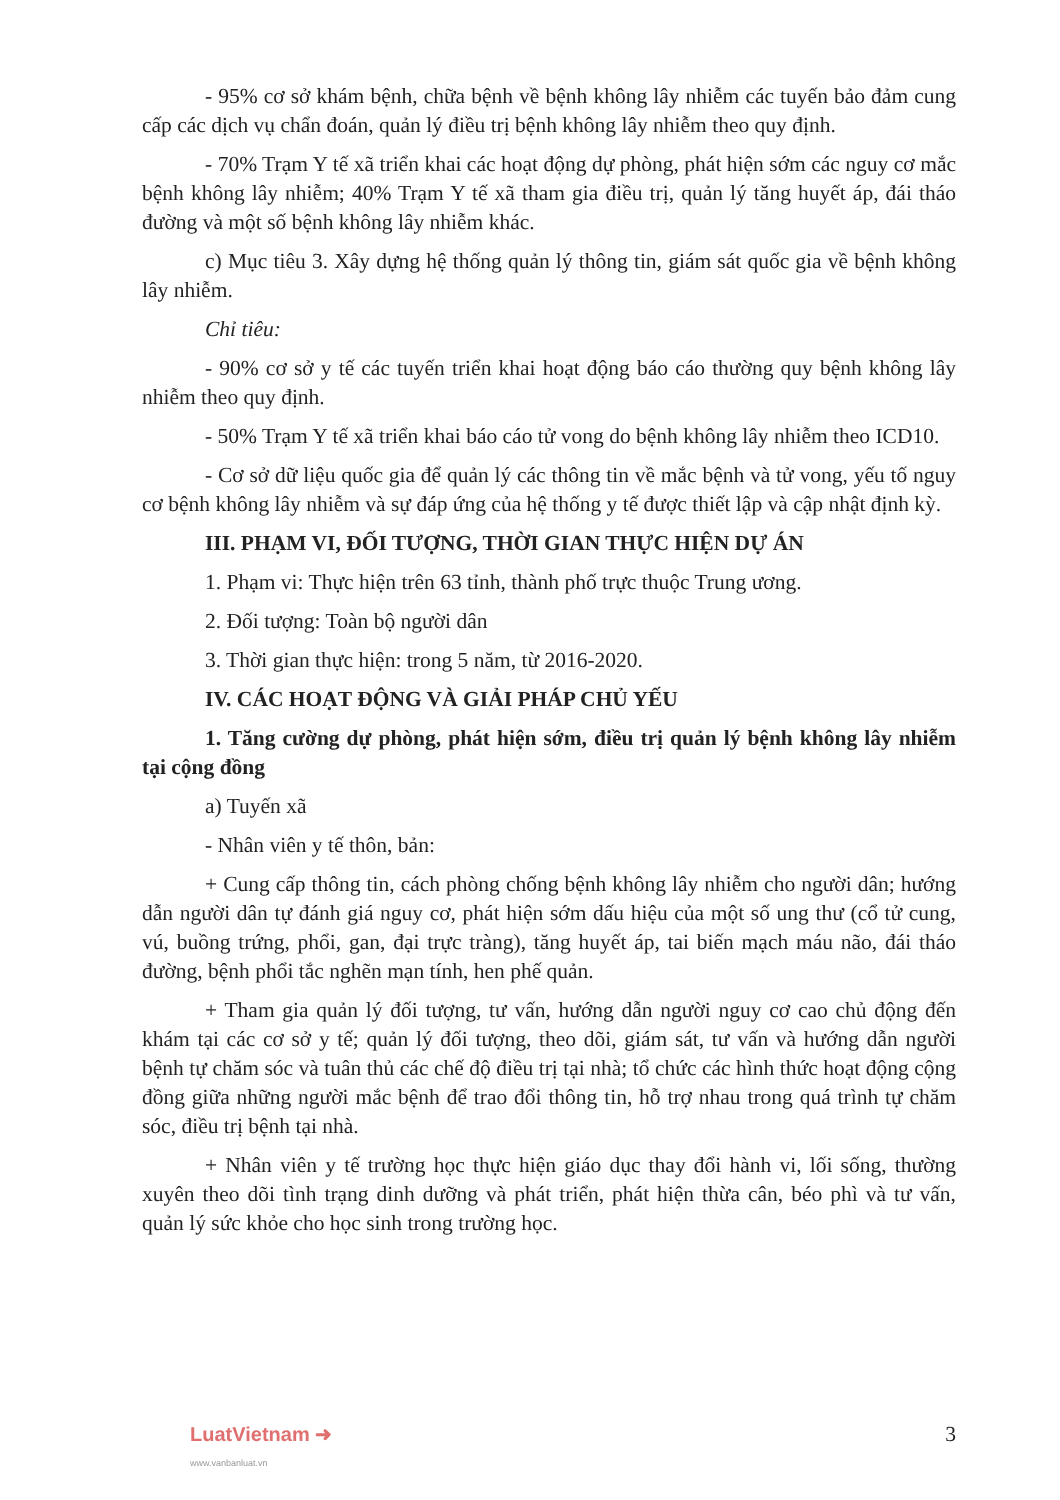- 95% cơ sở khám bệnh, chữa bệnh về bệnh không lây nhiễm các tuyến bảo đảm cung cấp các dịch vụ chẩn đoán, quản lý điều trị bệnh không lây nhiễm theo quy định.
- 70% Trạm Y tế xã triển khai các hoạt động dự phòng, phát hiện sớm các nguy cơ mắc bệnh không lây nhiễm; 40% Trạm Y tế xã tham gia điều trị, quản lý tăng huyết áp, đái tháo đường và một số bệnh không lây nhiễm khác.
c) Mục tiêu 3. Xây dựng hệ thống quản lý thông tin, giám sát quốc gia về bệnh không lây nhiễm.
Chỉ tiêu:
- 90% cơ sở y tế các tuyến triển khai hoạt động báo cáo thường quy bệnh không lây nhiễm theo quy định.
- 50% Trạm Y tế xã triển khai báo cáo tử vong do bệnh không lây nhiễm theo ICD10.
- Cơ sở dữ liệu quốc gia để quản lý các thông tin về mắc bệnh và tử vong, yếu tố nguy cơ bệnh không lây nhiễm và sự đáp ứng của hệ thống y tế được thiết lập và cập nhật định kỳ.
III. PHẠM VI, ĐỐI TƯỢNG, THỜI GIAN THỰC HIỆN DỰ ÁN
1. Phạm vi: Thực hiện trên 63 tỉnh, thành phố trực thuộc Trung ương.
2. Đối tượng: Toàn bộ người dân
3. Thời gian thực hiện: trong 5 năm, từ 2016-2020.
IV. CÁC HOẠT ĐỘNG VÀ GIẢI PHÁP CHỦ YẾU
1. Tăng cường dự phòng, phát hiện sớm, điều trị quản lý bệnh không lây nhiễm tại cộng đồng
a) Tuyến xã
- Nhân viên y tế thôn, bản:
+ Cung cấp thông tin, cách phòng chống bệnh không lây nhiễm cho người dân; hướng dẫn người dân tự đánh giá nguy cơ, phát hiện sớm dấu hiệu của một số ung thư (cổ tử cung, vú, buồng trứng, phổi, gan, đại trực tràng), tăng huyết áp, tai biến mạch máu não, đái tháo đường, bệnh phổi tắc nghẽn mạn tính, hen phế quản.
+ Tham gia quản lý đối tượng, tư vấn, hướng dẫn người nguy cơ cao chủ động đến khám tại các cơ sở y tế; quản lý đối tượng, theo dõi, giám sát, tư vấn và hướng dẫn người bệnh tự chăm sóc và tuân thủ các chế độ điều trị tại nhà; tổ chức các hình thức hoạt động cộng đồng giữa những người mắc bệnh để trao đổi thông tin, hỗ trợ nhau trong quá trình tự chăm sóc, điều trị bệnh tại nhà.
+ Nhân viên y tế trường học thực hiện giáo dục thay đổi hành vi, lối sống, thường xuyên theo dõi tình trạng dinh dưỡng và phát triển, phát hiện thừa cân, béo phì và tư vấn, quản lý sức khỏe cho học sinh trong trường học.
LuatVietnam ➜
www.vanbanluat.vn
3